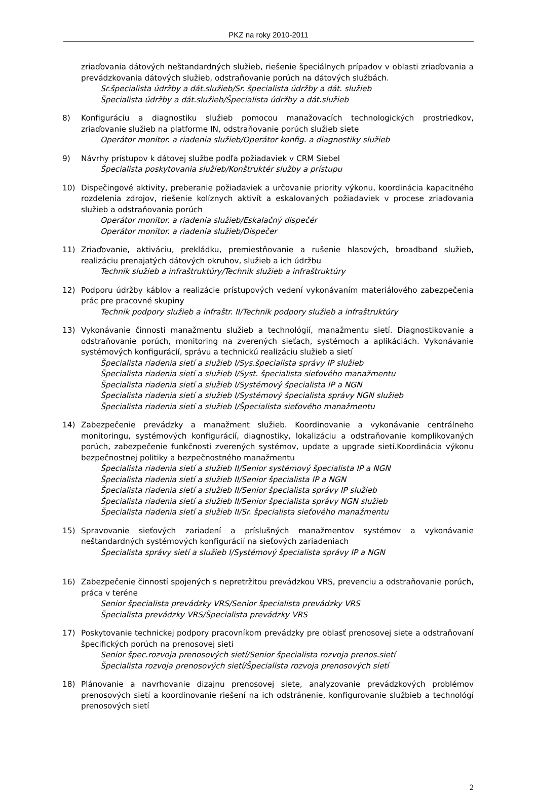PKZ na roky 2010-2011
zriaďovania dátových neštandardných služieb, riešenie špeciálnych prípadov v oblasti zriaďovania a prevádzkovania dátových služieb, odstraňovanie porúch na dátových službách.
Sr.špecialista údržby a dát.služieb/Sr. špecialista údržby a dát. služieb
Špecialista údržby a dát.služieb/Špecialista údržby a dát.služieb
8) Konfiguráciu a diagnostiku služieb pomocou manažovacích technologických prostriedkov, zriaďovanie služieb na platforme IN, odstraňovanie porúch služieb siete
Operátor monitor. a riadenia služieb/Operátor konfig. a diagnostiky služieb
9) Návrhy prístupov k dátovej službe podľa požiadaviek v CRM Siebel
Špecialista poskytovania služieb/Konštruktér služby a prístupu
10) Dispečingové aktivity, preberanie požiadaviek a určovanie priority výkonu, koordinácia kapacitného rozdelenia zdrojov, riešenie kolíznych aktivít a eskalovaných požiadaviek v procese zriaďovania služieb a odstraňovania porúch
Operátor monitor. a riadenia služieb/Eskalačný dispečér
Operátor monitor. a riadenia služieb/Dispečer
11) Zriaďovanie, aktiváciu, prekládku, premiestňovanie a rušenie hlasových, broadband služieb, realizáciu prenajatých dátových okruhov, služieb a ich údržbu
Technik služieb a infraštruktúry/Technik služieb a infraštruktúry
12) Podporu údržby káblov a realizácie prístupových vedení vykonávaním materiálového zabezpečenia prác pre pracovné skupiny
Technik podpory služieb a infraštr. II/Technik podpory služieb a infraštruktúry
13) Vykonávanie činnosti manažmentu služieb a technológií, manažmentu sietí. Diagnostikovanie a odstraňovanie porúch, monitoring na zverených sieťach, systémoch a aplikáciách. Vykonávanie systémových konfigurácií, správu a technickú realizáciu služieb a sietí
Špecialista riadenia sietí a služieb I/Sys.špecialista správy IP služieb
Špecialista riadenia sietí a služieb I/Syst. špecialista sieťového manažmentu
Špecialista riadenia sietí a služieb I/Systémový špecialista IP a NGN
Špecialista riadenia sietí a služieb I/Systémový špecialista správy NGN služieb
Špecialista riadenia sietí a služieb I/Špecialista sieťového manažmentu
14) Zabezpečenie prevádzky a manažment služieb. Koordinovanie a vykonávanie centrálneho monitoringu, systémových konfigurácií, diagnostiky, lokalizáciu a odstraňovanie komplikovaných porúch, zabezpečenie funkčnosti zverených systémov, update a upgrade sietí.Koordinácia výkonu bezpečnostnej politiky a bezpečnostného manažmentu
Špecialista riadenia sietí a služieb II/Senior systémový špecialista IP a NGN
Špecialista riadenia sietí a služieb II/Senior špecialista IP a NGN
Špecialista riadenia sietí a služieb II/Senior špecialista správy IP služieb
Špecialista riadenia sietí a služieb II/Senior špecialista správy NGN služieb
Špecialista riadenia sietí a služieb II/Sr. špecialista sieťového manažmentu
15) Spravovanie sieťových zariadení a príslušných manažmentov systémov a vykonávanie neštandardných systémových konfigurácií na sieťových zariadeniach
Špecialista správy sietí a služieb I/Systémový špecialista správy IP a NGN
16) Zabezpečenie činností spojených s nepretržitou prevádzkou VRS, prevenciu a odstraňovanie porúch, práca v teréne
Senior špecialista prevádzky VRS/Senior špecialista prevádzky VRS
Špecialista prevádzky VRS/Špecialista prevádzky VRS
17) Poskytovanie technickej podpory pracovníkom prevádzky pre oblasť prenosovej siete a odstraňovaní špecifických porúch na prenosovej sieti
Senior špec.rozvoja prenosových sietí/Senior špecialista rozvoja prenos.sietí
Špecialista rozvoja prenosových sietí/Špecialista rozvoja prenosových sietí
18) Plánovanie a navrhovanie dizajnu prenosovej siete, analyzovanie prevádzkových problémov prenosových sietí a koordinovanie riešení na ich odstránenie, konfigurovanie službieb a technológí prenosových sietí
2